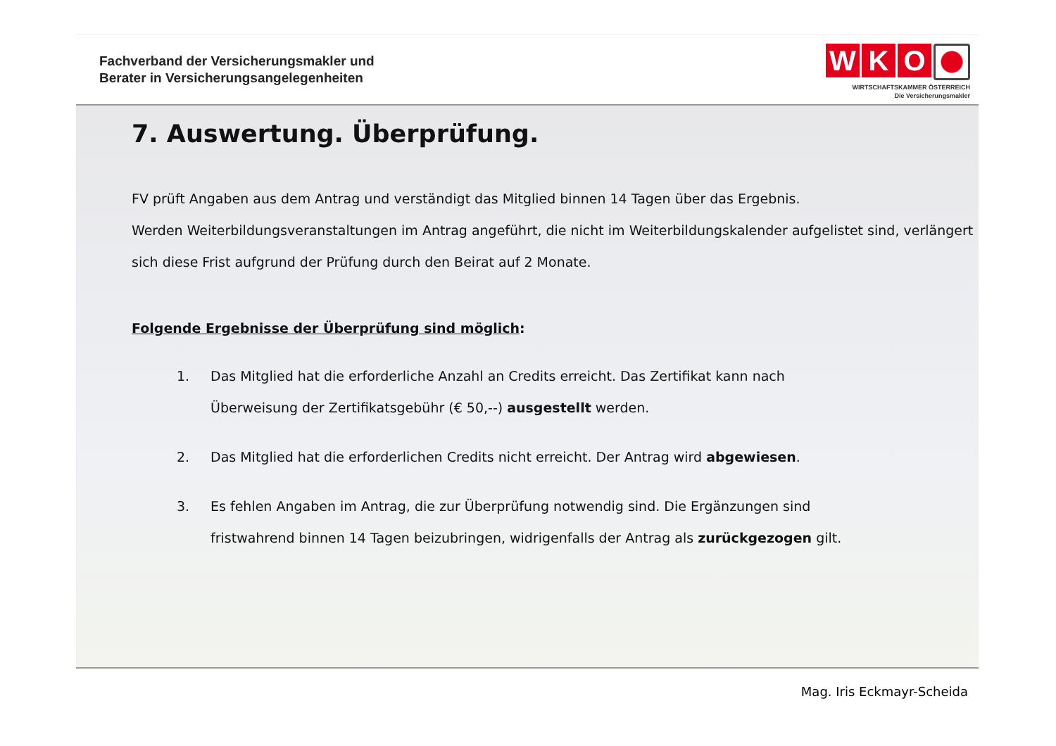Fachverband der Versicherungsmakler und
Berater in Versicherungsangelegenheiten
W K O
WIRTSCHAFTSKAMMER ÖSTERREICH
Die Versicherungsmakler
7. Auswertung. Überprüfung.
FV prüft Angaben aus dem Antrag und verständigt das Mitglied binnen 14 Tagen über das Ergebnis.
Werden Weiterbildungsveranstaltungen im Antrag angeführt, die nicht im Weiterbildungskalender aufgelistet sind, verlängert sich diese Frist aufgrund der Prüfung durch den Beirat auf 2 Monate.
Folgende Ergebnisse der Überprüfung sind möglich:
1. Das Mitglied hat die erforderliche Anzahl an Credits erreicht. Das Zertifikat kann nach Überweisung der Zertifikatsgebühr (€ 50,--) ausgestellt werden.
2. Das Mitglied hat die erforderlichen Credits nicht erreicht. Der Antrag wird abgewiesen.
3. Es fehlen Angaben im Antrag, die zur Überprüfung notwendig sind. Die Ergänzungen sind fristwahrend binnen 14 Tagen beizubringen, widrigenfalls der Antrag als zurückgezogen gilt.
Mag. Iris Eckmayr-Scheida